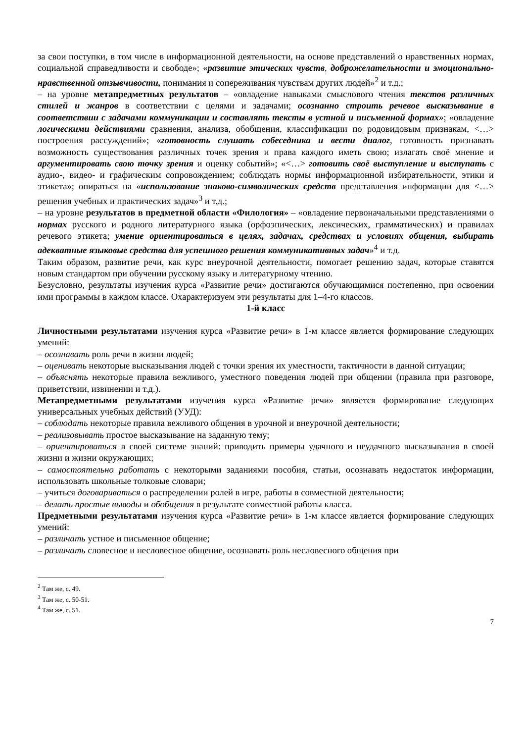за свои поступки, в том числе в информационной деятельности, на основе представлений о нравственных нормах, социальной справедливости и свободе»; «развитие этических чувств, доброжелательности и эмоционально-нравственной отзывчивости, понимания и сопереживания чувствам других людей»<sup>2</sup> и т.д.;
– на уровне метапредметных результатов – «овладение навыками смыслового чтения текстов различных стилей и жанров в соответствии с целями и задачами; осознанно строить речевое высказывание в соответствии с задачами коммуникации и составлять тексты в устной и письменной формах»; «овладение логическими действиями сравнения, анализа, обобщения, классификации по родовидовым признакам, <…> построения рассуждений»; «готовность слушать собеседника и вести диалог, готовность признавать возможность существования различных точек зрения и права каждого иметь свою; излагать своё мнение и аргументировать свою точку зрения и оценку событий»; «<…> готовить своё выступление и выступать с аудио-, видео- и графическим сопровождением; соблюдать нормы информационной избирательности, этики и этикета»; опираться на «использование знаково-символических средств представления информации для <…> решения учебных и практических задач»<sup>3</sup> и т.д.;
– на уровне результатов в предметной области «Филология» – «овладение первоначальными представлениями о нормах русского и родного литературного языка (орфоэпических, лексических, грамматических) и правилах речевого этикета; умение ориентироваться в целях, задачах, средствах и условиях общения, выбирать адекватные языковые средства для успешного решения коммуникативных задач»<sup>4</sup> и т.д.
Таким образом, развитие речи, как курс внеурочной деятельности, помогает решению задач, которые ставятся новым стандартом при обучении русскому языку и литературному чтению.
Безусловно, результаты изучения курса «Развитие речи» достигаются обучающимися постепенно, при освоении ими программы в каждом классе. Охарактеризуем эти результаты для 1–4-го классов.
1-й класс
Личностными результатами изучения курса «Развитие речи» в 1-м классе является формирование следующих умений:
– осознавать роль речи в жизни людей;
– оценивать некоторые высказывания людей с точки зрения их уместности, тактичности в данной ситуации;
– объяснять некоторые правила вежливого, уместного поведения людей при общении (правила при разговоре, приветствии, извинении и т.д.).
Метапредметными результатами изучения курса «Развитие речи» является формирование следующих универсальных учебных действий (УУД):
– соблюдать некоторые правила вежливого общения в урочной и внеурочной деятельности;
– реализовывать простое высказывание на заданную тему;
– ориентироваться в своей системе знаний: приводить примеры удачного и неудачного высказывания в своей жизни и жизни окружающих;
– самостоятельно работать с некоторыми заданиями пособия, статьи, осознавать недостаток информации, использовать школьные толковые словари;
– учиться договариваться о распределении ролей в игре, работы в совместной деятельности;
– делать простые выводы и обобщения в результате совместной работы класса.
Предметными результатами изучения курса «Развитие речи» в 1-м классе является формирование следующих умений:
– различать устное и письменное общение;
– различать словесное и несловесное общение, осознавать роль несловесного общения при
<sup>2</sup> Там же, с. 49.
<sup>3</sup> Там же, с. 50-51.
<sup>4</sup> Там же, с. 51.
7